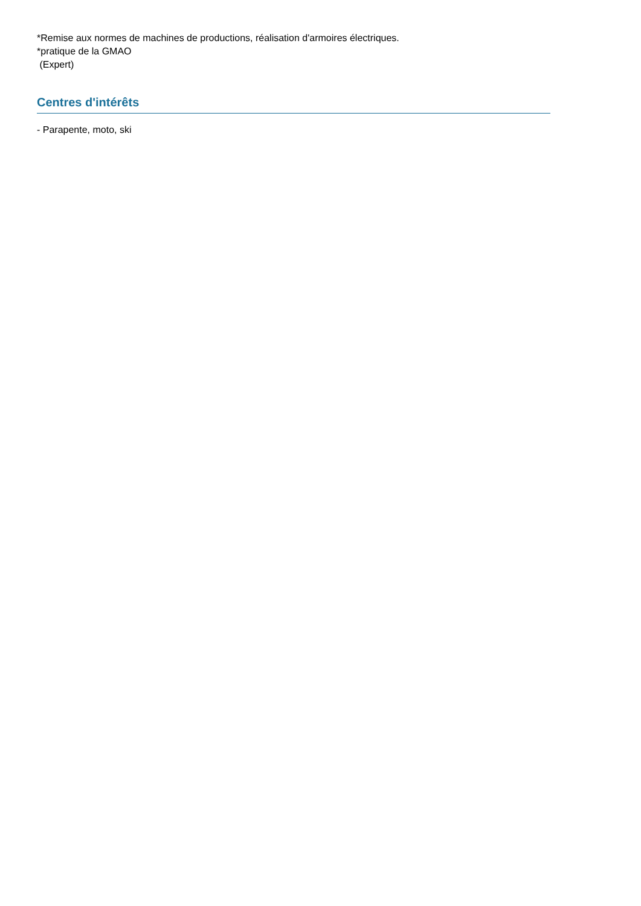*Remise aux normes de machines de productions, réalisation d'armoires électriques.
*pratique de la GMAO
(Expert)
Centres d'intérêts
- Parapente, moto, ski